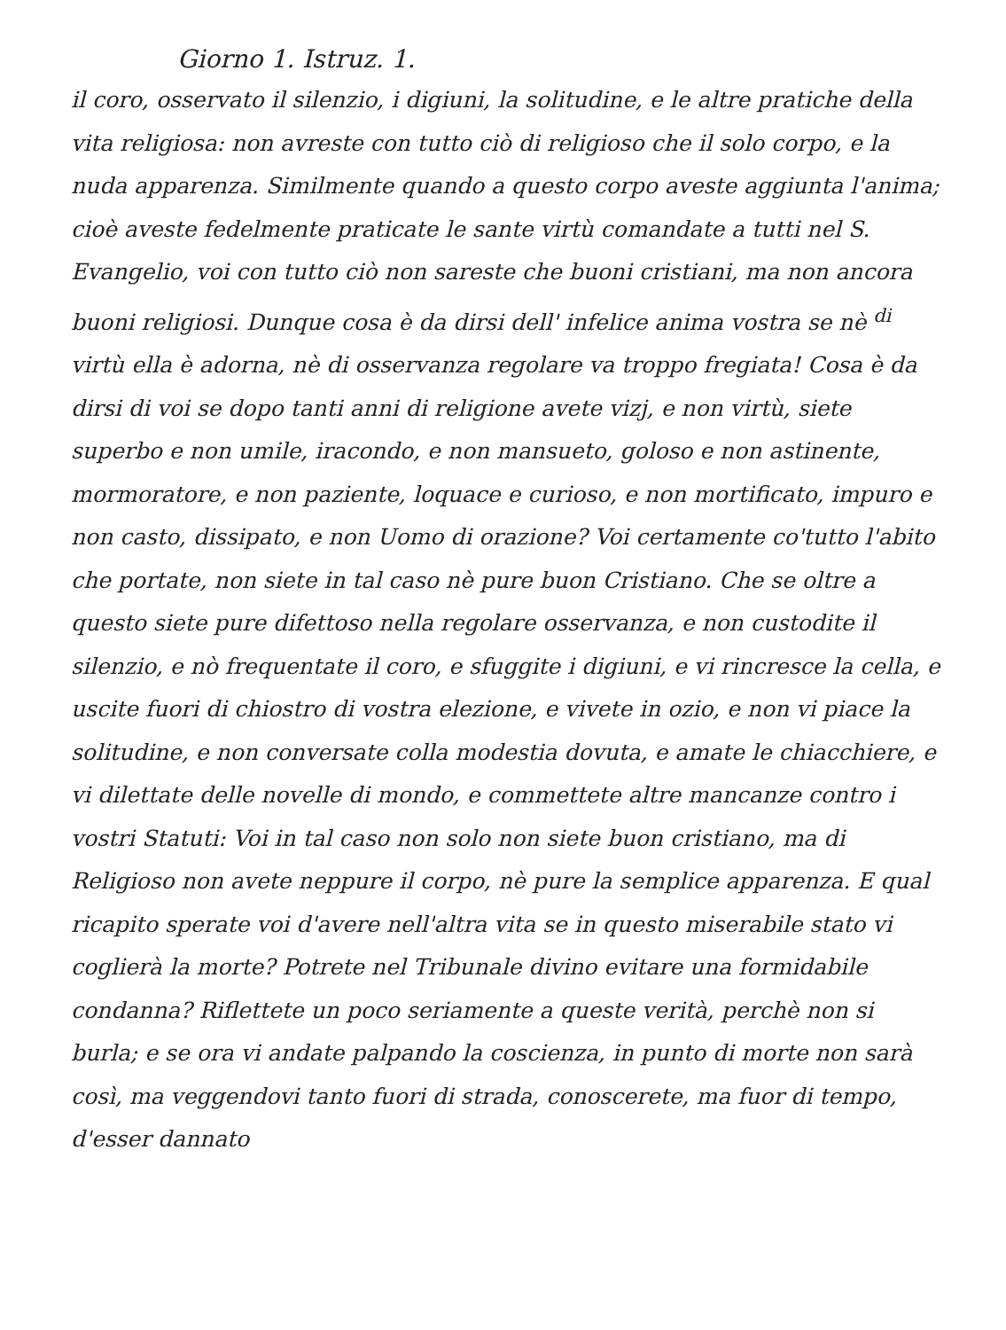Giorno 1. Istruz. 1.
il coro, osservato il silenzio, i digiuni, la solitudine, e le altre pratiche della vita religiosa: non avreste con tutto ciò di religioso che il solo corpo, e la nuda apparenza. Similmente quando a questo corpo aveste aggiunta l'anima; cioè aveste fedelmente praticate le sante virtù comandate a tutti nel S. Evangelio, voi con tutto ciò non sareste che buoni cristiani, ma non ancora buoni religiosi. Dunque cosa è da dirsi dell' infelice anima vostra se nè <sup>di</sup> virtù ella è adorna, nè di osservanza regolare va troppo fregiata! Cosa è da dirsi di voi se dopo tanti anni di religione avete vizj, e non virtù, siete superbo e non umile, iracondo, e non mansueto, goloso e non astinente, mormoratore, e non paziente, loquace e curioso, e non mortificato, impuro e non casto, dissipato, e non Uomo di orazione? Voi certamente co'tutto l'abito che portate, non siete in tal caso nè pure buon Cristiano. Che se oltre a questo siete pure difettoso nella regolare osservanza, e non custodite il silenzio, e nò frequentate il coro, e sfuggite i digiuni, e vi rincresce la cella, e uscite fuori di chiostro di vostra elezione, e vivete in ozio, e non vi piace la solitudine, e non conversate colla modestia dovuta, e amate le chiacchiere, e vi dilettate delle novelle di mondo, e commettete altre mancanze contro i vostri Statuti: Voi in tal caso non solo non siete buon cristiano, ma di Religioso non avete neppure il corpo, nè pure la semplice apparenza. E qual ricapito sperate voi d'avere nell'altra vita se in questo miserabile stato vi coglierà la morte? Potrete nel Tribunale divino evitare una formidabile condanna? Riflettete un poco seriamente a queste verità, perchè non si burla; e se ora vi andate palpando la coscienza, in punto di morte non sarà così, ma veggendovi tanto fuori di strada, conoscerete, ma fuor di tempo, d'esser dannato